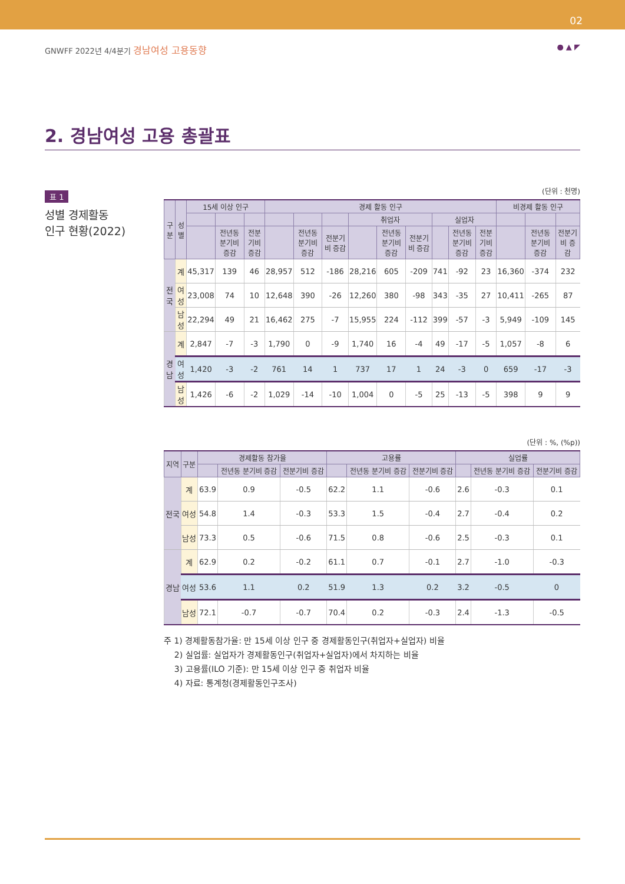02
GNWFF 2022년 4/4분기 경남여성 고용동향 ● ▲ ◤
2. 경남여성 고용 총괄표
표 1
성별 경제활동
인구 현황(2022)
(단위 : 천명)
| 구분 | 성별 | 15세 이상 인구 | | | 경제 활동 인구 | | | | | | | | | 비경제 활동 인구 | | |
| --- | --- | --- | --- | --- | --- | --- | --- | --- | --- | --- | --- | --- | --- | --- | --- | --- |
| | | | | | | | | 취업자 | | | 실업자 | | | | | |
| | | | 전년동 분기비 증감 | 전분기비 증감 | | 전년동 분기비 증감 | 전분기비 증감 | | 전년동 분기비 증감 | 전분기비 증감 | | 전년동 분기비 증감 | 전분기비 증감 | | 전년동 분기비 증감 | 전분기비 증감 |
| 전국 | 계 | 45,317 | 139 | 46 | 28,957 | 512 | -186 | 28,216 | 605 | -209 | 741 | -92 | 23 | 16,360 | -374 | 232 |
| | 여성 | 23,008 | 74 | 10 | 12,648 | 390 | -26 | 12,260 | 380 | -98 | 343 | -35 | 27 | 10,411 | -265 | 87 |
| | 남성 | 22,294 | 49 | 21 | 16,462 | 275 | -7 | 15,955 | 224 | -112 | 399 | -57 | -3 | 5,949 | -109 | 145 |
| 경남 | 계 | 2,847 | -7 | -3 | 1,790 | 0 | -9 | 1,740 | 16 | -4 | 49 | -17 | -5 | 1,057 | -8 | 6 |
| | 여성 | 1,420 | -3 | -2 | 761 | 14 | 1 | 737 | 17 | 1 | 24 | -3 | 0 | 659 | -17 | -3 |
| | 남성 | 1,426 | -6 | -2 | 1,029 | -14 | -10 | 1,004 | 0 | -5 | 25 | -13 | -5 | 398 | 9 | 9 |
(단위 : %, (%p))
| 지역 | 구분 | 경제활동 참가율 | | | 고용률 | | | 실업률 | | |
| --- | --- | --- | --- | --- | --- | --- | --- | --- | --- | --- |
| | | | 전년동 분기비 증감 | 전분기비 증감 | | 전년동 분기비 증감 | 전분기비 증감 | | 전년동 분기비 증감 | 전분기비 증감 |
| 전국 | 계 | 63.9 | 0.9 | -0.5 | 62.2 | 1.1 | -0.6 | 2.6 | -0.3 | 0.1 |
| | 여성 | 54.8 | 1.4 | -0.3 | 53.3 | 1.5 | -0.4 | 2.7 | -0.4 | 0.2 |
| | 남성 | 73.3 | 0.5 | -0.6 | 71.5 | 0.8 | -0.6 | 2.5 | -0.3 | 0.1 |
| 경남 | 계 | 62.9 | 0.2 | -0.2 | 61.1 | 0.7 | -0.1 | 2.7 | -1.0 | -0.3 |
| | 여성 | 53.6 | 1.1 | 0.2 | 51.9 | 1.3 | 0.2 | 3.2 | -0.5 | 0 |
| | 남성 | 72.1 | -0.7 | -0.7 | 70.4 | 0.2 | -0.3 | 2.4 | -1.3 | -0.5 |
주 1) 경제활동참가율: 만 15세 이상 인구 중 경제활동인구(취업자+실업자) 비율
2) 실업률: 실업자가 경제활동인구(취업자+실업자)에서 차지하는 비율
3) 고용률(ILO 기준): 만 15세 이상 인구 중 취업자 비율
4) 자료: 통계청(경제활동인구조사)